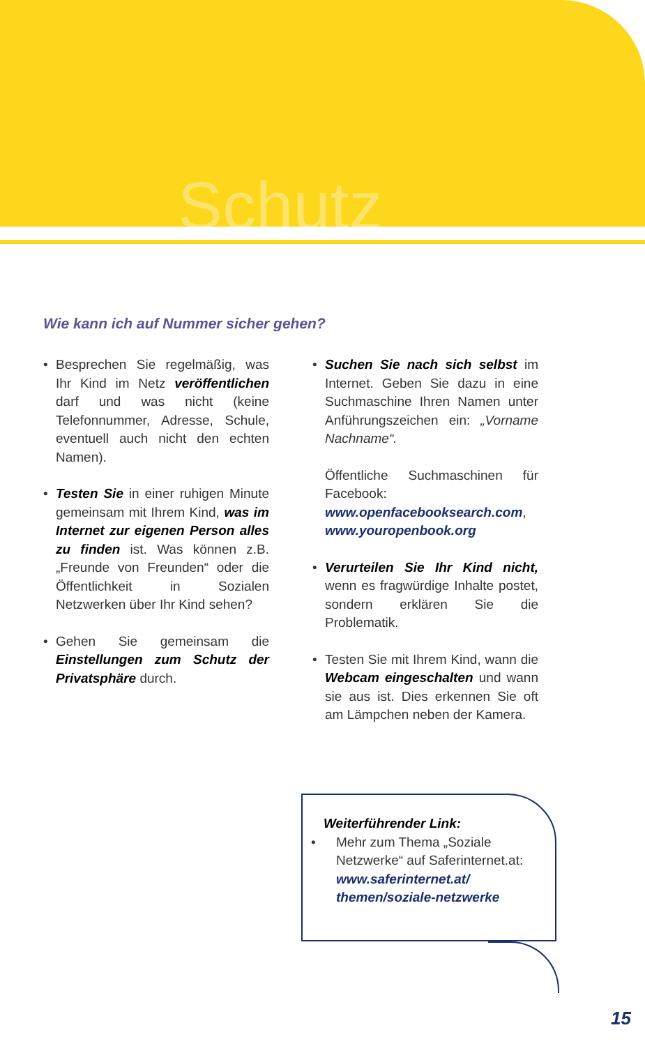Schutz
Wie kann ich auf Nummer sicher gehen?
• Besprechen Sie regelmäßig, was Ihr Kind im Netz veröffentlichen darf und was nicht (keine Telefonnummer, Adresse, Schule, eventuell auch nicht den echten Namen).
• Testen Sie in einer ruhigen Minute gemeinsam mit Ihrem Kind, was im Internet zur eigenen Person alles zu finden ist. Was können z.B. „Freunde von Freunden“ oder die Öffentlichkeit in Sozialen Netzwerken über Ihr Kind sehen?
• Gehen Sie gemeinsam die Einstellungen zum Schutz der Privatsphäre durch.
• Suchen Sie nach sich selbst im Internet. Geben Sie dazu in eine Suchmaschine Ihren Namen unter Anführungszeichen ein: „Vorname Nachname“.
Öffentliche Suchmaschinen für Facebook:
www.openfacebooksearch.com, www.youropenbook.org
• Verurteilen Sie Ihr Kind nicht, wenn es fragwürdige Inhalte postet, sondern erklären Sie die Problematik.
• Testen Sie mit Ihrem Kind, wann die Webcam eingeschalten und wann sie aus ist. Dies erkennen Sie oft am Lämpchen neben der Kamera.
Weiterführender Link:
• Mehr zum Thema „Soziale Netzwerke“ auf Saferinternet.at:
www.saferinternet.at/
themen/soziale-netzwerke
15